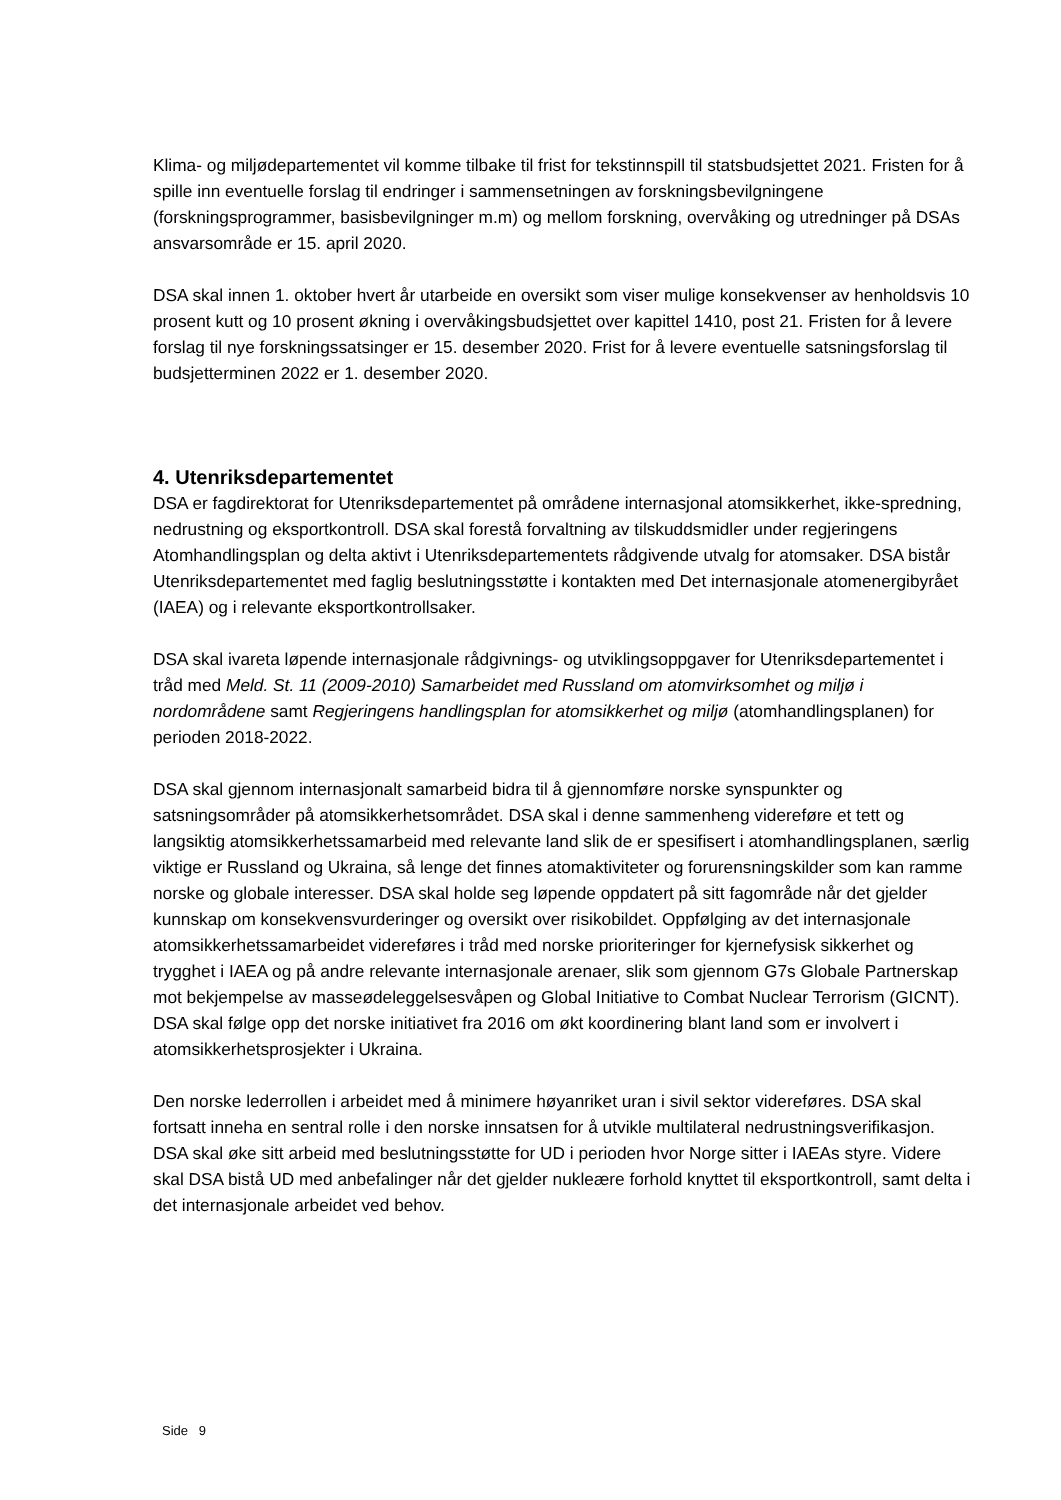Klima- og miljødepartementet vil komme tilbake til frist for tekstinnspill til statsbudsjettet 2021. Fristen for å spille inn eventuelle forslag til endringer i sammensetningen av forskningsbevilgningene (forskningsprogrammer, basisbevilgninger m.m) og mellom forskning, overvåking og utredninger på DSAs ansvarsområde er 15. april 2020.
DSA skal innen 1. oktober hvert år utarbeide en oversikt som viser mulige konsekvenser av henholdsvis 10 prosent kutt og 10 prosent økning i overvåkingsbudsjettet over kapittel 1410, post 21. Fristen for å levere forslag til nye forskningssatsinger er 15. desember 2020. Frist for å levere eventuelle satsningsforslag til budsjetterminen 2022 er 1. desember 2020.
4. Utenriksdepartementet
DSA er fagdirektorat for Utenriksdepartementet på områdene internasjonal atomsikkerhet, ikke-spredning, nedrustning og eksportkontroll. DSA skal forestå forvaltning av tilskuddsmidler under regjeringens Atomhandlingsplan og delta aktivt i Utenriksdepartementets rådgivende utvalg for atomsaker. DSA bistår Utenriksdepartementet med faglig beslutningsstøtte i kontakten med Det internasjonale atomenergibyrået (IAEA) og i relevante eksportkontrollsaker.
DSA skal ivareta løpende internasjonale rådgivnings- og utviklingsoppgaver for Utenriksdepartementet i tråd med Meld. St. 11 (2009-2010) Samarbeidet med Russland om atomvirksomhet og miljø i nordområdene samt Regjeringens handlingsplan for atomsikkerhet og miljø (atomhandlingsplanen) for perioden 2018-2022.
DSA skal gjennom internasjonalt samarbeid bidra til å gjennomføre norske synspunkter og satsningsområder på atomsikkerhetsområdet. DSA skal i denne sammenheng videreføre et tett og langsiktig atomsikkerhetssamarbeid med relevante land slik de er spesifisert i atomhandlingsplanen, særlig viktige er Russland og Ukraina, så lenge det finnes atomaktiviteter og forurensningskilder som kan ramme norske og globale interesser. DSA skal holde seg løpende oppdatert på sitt fagområde når det gjelder kunnskap om konsekvensvurderinger og oversikt over risikobildet. Oppfølging av det internasjonale atomsikkerhetssamarbeidet videreføres i tråd med norske prioriteringer for kjernefysisk sikkerhet og trygghet i IAEA og på andre relevante internasjonale arenaer, slik som gjennom G7s Globale Partnerskap mot bekjempelse av masseødeleggelsesvåpen og Global Initiative to Combat Nuclear Terrorism (GICNT). DSA skal følge opp det norske initiativet fra 2016 om økt koordinering blant land som er involvert i atomsikkerhetsprosjekter i Ukraina.
Den norske lederrollen i arbeidet med å minimere høyanriket uran i sivil sektor videreføres. DSA skal fortsatt inneha en sentral rolle i den norske innsatsen for å utvikle multilateral nedrustningsverifikasjon. DSA skal øke sitt arbeid med beslutningsstøtte for UD i perioden hvor Norge sitter i IAEAs styre. Videre skal DSA bistå UD med anbefalinger når det gjelder nukleære forhold knyttet til eksportkontroll, samt delta i det internasjonale arbeidet ved behov.
Side 9